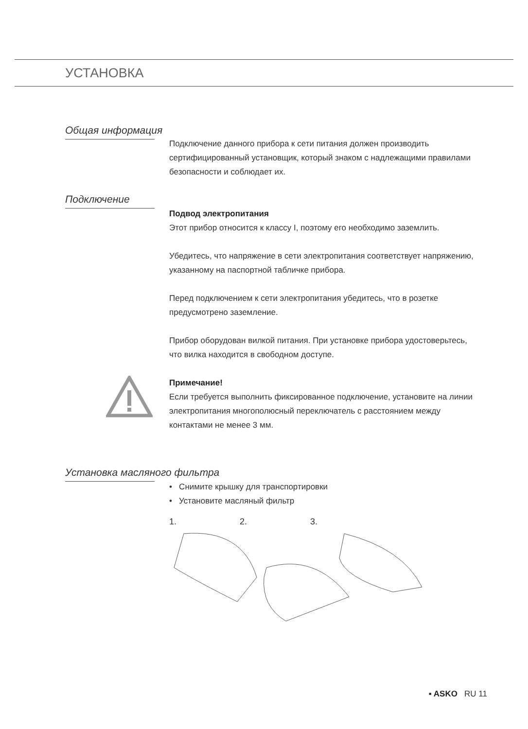УСТАНОВКА
Общая информация
Подключение данного прибора к сети питания должен производить сертифицированный установщик, который знаком с надлежащими правилами безопасности и соблюдает их.
Подключение
Подвод электропитания
Этот прибор относится к классу I, поэтому его необходимо заземлить.
Убедитесь, что напряжение в сети электропитания соответствует напряжению, указанному на паспортной табличке прибора.
Перед подключением к сети электропитания убедитесь, что в розетке предусмотрено заземление.
Прибор оборудован вилкой питания. При установке прибора удостоверьтесь, что вилка находится в свободном доступе.
Примечание!
Если требуется выполнить фиксированное подключение, установите на линии электропитания многополюсный переключатель с расстоянием между контактами не менее 3 мм.
Установка масляного фильтра
• Снимите крышку для транспортировки
• Установите масляный фильтр
1. 2. 3.
▪ ASKO RU 11